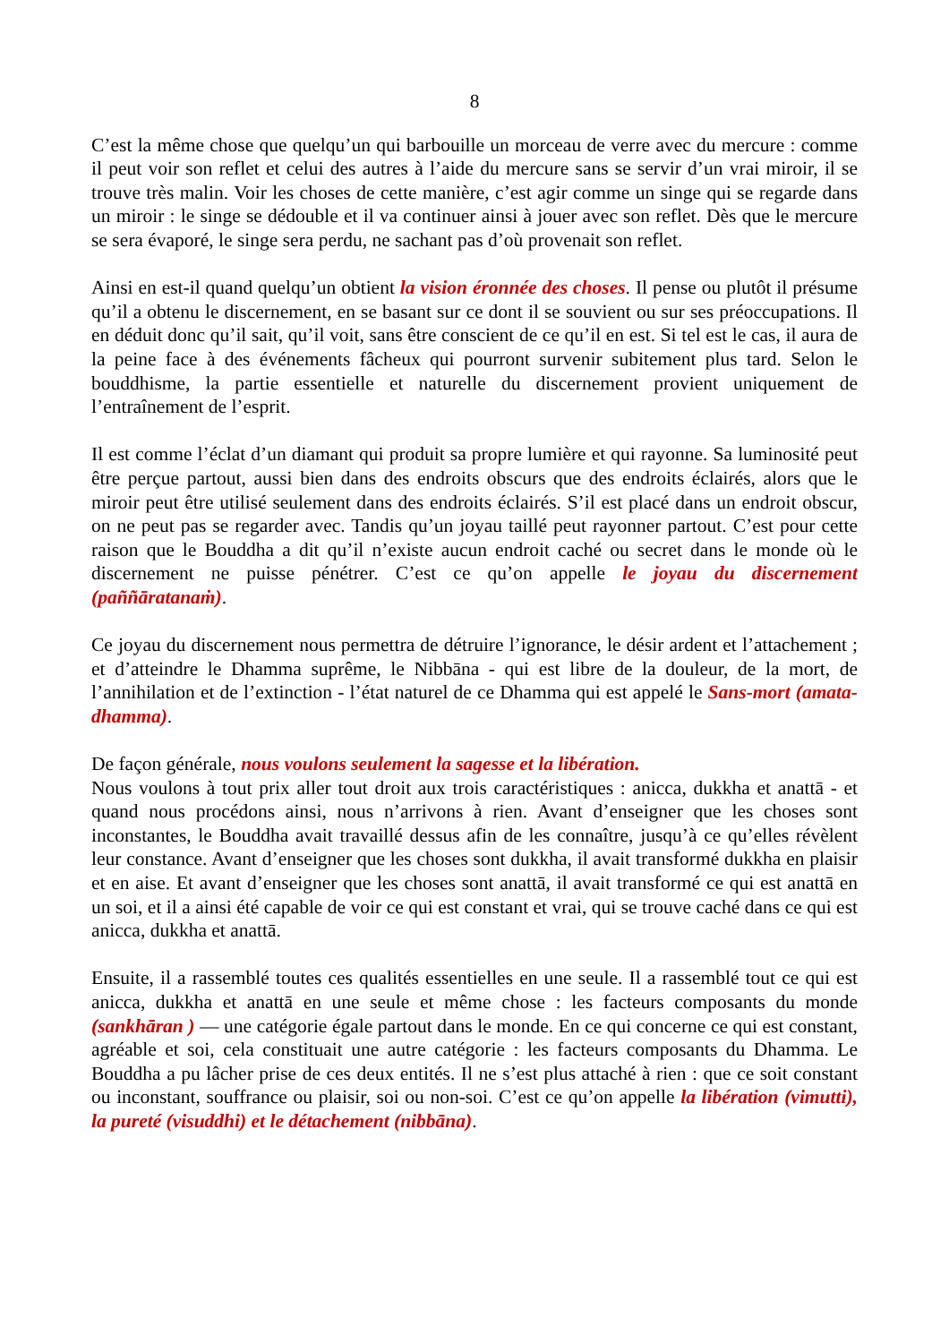8
C’est la même chose que quelqu’un qui barbouille un morceau de verre avec du mercure : comme il peut voir son reflet et celui des autres à l’aide du mercure sans se servir d’un vrai miroir, il se trouve très malin. Voir les choses de cette manière, c’est agir comme un singe qui se regarde dans un miroir : le singe se dédouble et il va continuer ainsi à jouer avec son reflet. Dès que le mercure se sera évaporé, le singe sera perdu, ne sachant pas d’où provenait son reflet.
Ainsi en est-il quand quelqu’un obtient la vision éronnée des choses. Il pense ou plutôt il présume qu’il a obtenu le discernement, en se basant sur ce dont il se souvient ou sur ses préoccupations. Il en déduit donc qu’il sait, qu’il voit, sans être conscient de ce qu’il en est. Si tel est le cas, il aura de la peine face à des événements fâcheux qui pourront survenir subitement plus tard. Selon le bouddhisme, la partie essentielle et naturelle du discernement provient uniquement de l’entraînement de l’esprit.
Il est comme l’éclat d’un diamant qui produit sa propre lumière et qui rayonne. Sa luminosité peut être perçue partout, aussi bien dans des endroits obscurs que des endroits éclairés, alors que le miroir peut être utilisé seulement dans des endroits éclairés. S’il est placé dans un endroit obscur, on ne peut pas se regarder avec. Tandis qu’un joyau taillé peut rayonner partout. C’est pour cette raison que le Bouddha a dit qu’il n’existe aucun endroit caché ou secret dans le monde où le discernement ne puisse pénétrer. C’est ce qu’on appelle le joyau du discernement (paññāratanaṁ).
Ce joyau du discernement nous permettra de détruire l’ignorance, le désir ardent et l’attachement ; et d’atteindre le Dhamma suprême, le Nibbāna - qui est libre de la douleur, de la mort, de l’annihilation et de l’extinction - l’état naturel de ce Dhamma qui est appelé le Sans-mort (amata-dhamma).
De façon générale, nous voulons seulement la sagesse et la libération.
Nous voulons à tout prix aller tout droit aux trois caractéristiques : anicca, dukkha et anattā - et quand nous procédons ainsi, nous n’arrivons à rien. Avant d’enseigner que les choses sont inconstantes, le Bouddha avait travaillé dessus afin de les connaître, jusqu’à ce qu’elles révèlent leur constance. Avant d’enseigner que les choses sont dukkha, il avait transformé dukkha en plaisir et en aise. Et avant d’enseigner que les choses sont anattā, il avait transformé ce qui est anattā en un soi, et il a ainsi été capable de voir ce qui est constant et vrai, qui se trouve caché dans ce qui est anicca, dukkha et anattā.
Ensuite, il a rassemblé toutes ces qualités essentielles en une seule. Il a rassemblé tout ce qui est anicca, dukkha et anattā en une seule et même chose : les facteurs composants du monde (sankhāran ) — une catégorie égale partout dans le monde. En ce qui concerne ce qui est constant, agréable et soi, cela constituait une autre catégorie : les facteurs composants du Dhamma. Le Bouddha a pu lâcher prise de ces deux entités. Il ne s’est plus attaché à rien : que ce soit constant ou inconstant, souffrance ou plaisir, soi ou non-soi. C’est ce qu’on appelle la libération (vimutti), la pureté (visuddhi) et le détachement (nibbāna).